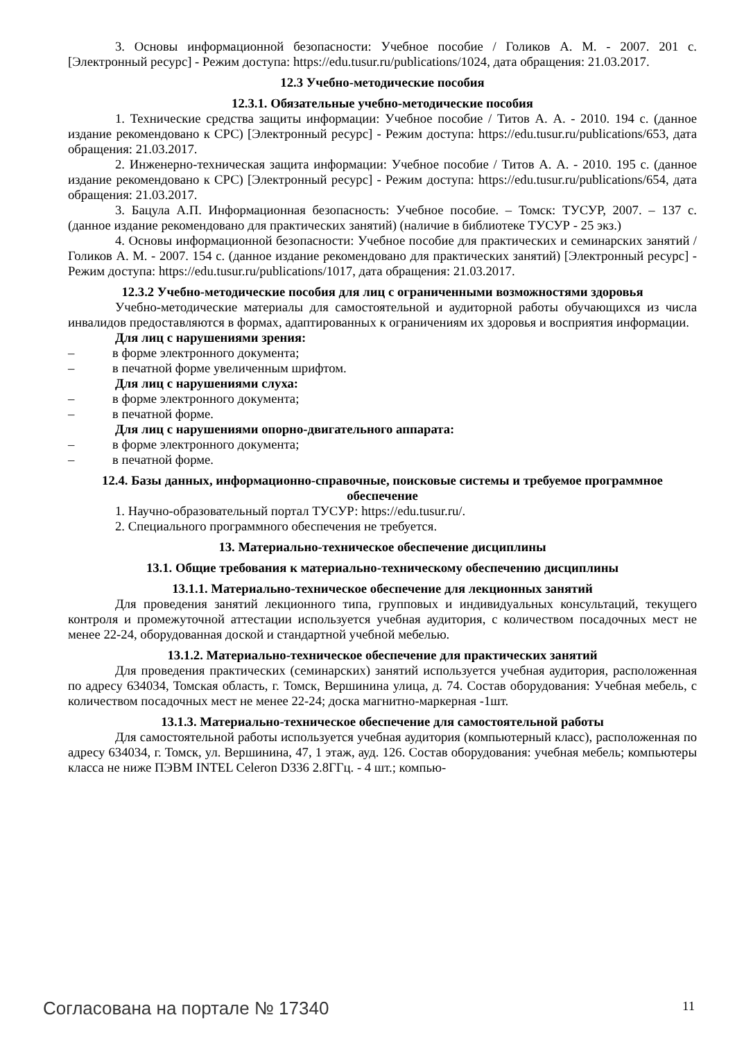3. Основы информационной безопасности: Учебное пособие / Голиков А. М. - 2007. 201 с. [Электронный ресурс] - Режим доступа: https://edu.tusur.ru/publications/1024, дата обращения: 21.03.2017.
12.3 Учебно-методические пособия
12.3.1. Обязательные учебно-методические пособия
1. Технические средства защиты информации: Учебное пособие / Титов А. А. - 2010. 194 с. (данное издание рекомендовано к СРС) [Электронный ресурс] - Режим доступа: https://edu.tusur.ru/publications/653, дата обращения: 21.03.2017.
2. Инженерно-техническая защита информации: Учебное пособие / Титов А. А. - 2010. 195 с. (данное издание рекомендовано к СРС) [Электронный ресурс] - Режим доступа: https://edu.tusur.ru/publications/654, дата обращения: 21.03.2017.
3. Бацула А.П. Информационная безопасность: Учебное пособие. – Томск: ТУСУР, 2007. – 137 с. (данное издание рекомендовано для практических занятий) (наличие в библиотеке ТУСУР - 25 экз.)
4. Основы информационной безопасности: Учебное пособие для практических и семинарских занятий / Голиков А. М. - 2007. 154 с. (данное издание рекомендовано для практических занятий) [Электронный ресурс] - Режим доступа: https://edu.tusur.ru/publications/1017, дата обращения: 21.03.2017.
12.3.2 Учебно-методические пособия для лиц с ограниченными возможностями здоровья
Учебно-методические материалы для самостоятельной и аудиторной работы обучающихся из числа инвалидов предоставляются в формах, адаптированных к ограничениям их здоровья и восприятия информации.
Для лиц с нарушениями зрения:
– в форме электронного документа;
– в печатной форме увеличенным шрифтом.
Для лиц с нарушениями слуха:
– в форме электронного документа;
– в печатной форме.
Для лиц с нарушениями опорно-двигательного аппарата:
– в форме электронного документа;
– в печатной форме.
12.4. Базы данных, информационно-справочные, поисковые системы и требуемое программное обеспечение
1. Научно-образовательный портал ТУСУР: https://edu.tusur.ru/.
2. Специального программного обеспечения не требуется.
13. Материально-техническое обеспечение дисциплины
13.1. Общие требования к материально-техническому обеспечению дисциплины
13.1.1. Материально-техническое обеспечение для лекционных занятий
Для проведения занятий лекционного типа, групповых и индивидуальных консультаций, текущего контроля и промежуточной аттестации используется учебная аудитория, с количеством посадочных мест не менее 22-24, оборудованная доской и стандартной учебной мебелью.
13.1.2. Материально-техническое обеспечение для практических занятий
Для проведения практических (семинарских) занятий используется учебная аудитория, расположенная по адресу 634034, Томская область, г. Томск, Вершинина улица, д. 74. Состав оборудования: Учебная мебель, с количеством посадочных мест не менее 22-24; доска магнитно-маркерная -1шт.
13.1.3. Материально-техническое обеспечение для самостоятельной работы
Для самостоятельной работы используется учебная аудитория (компьютерный класс), расположенная по адресу 634034, г. Томск, ул. Вершинина, 47, 1 этаж, ауд. 126. Состав оборудования: учебная мебель; компьютеры класса не ниже ПЭВМ INTEL Celeron D336 2.8ГГц. - 4 шт.; компью-
Согласована на портале № 17340 11